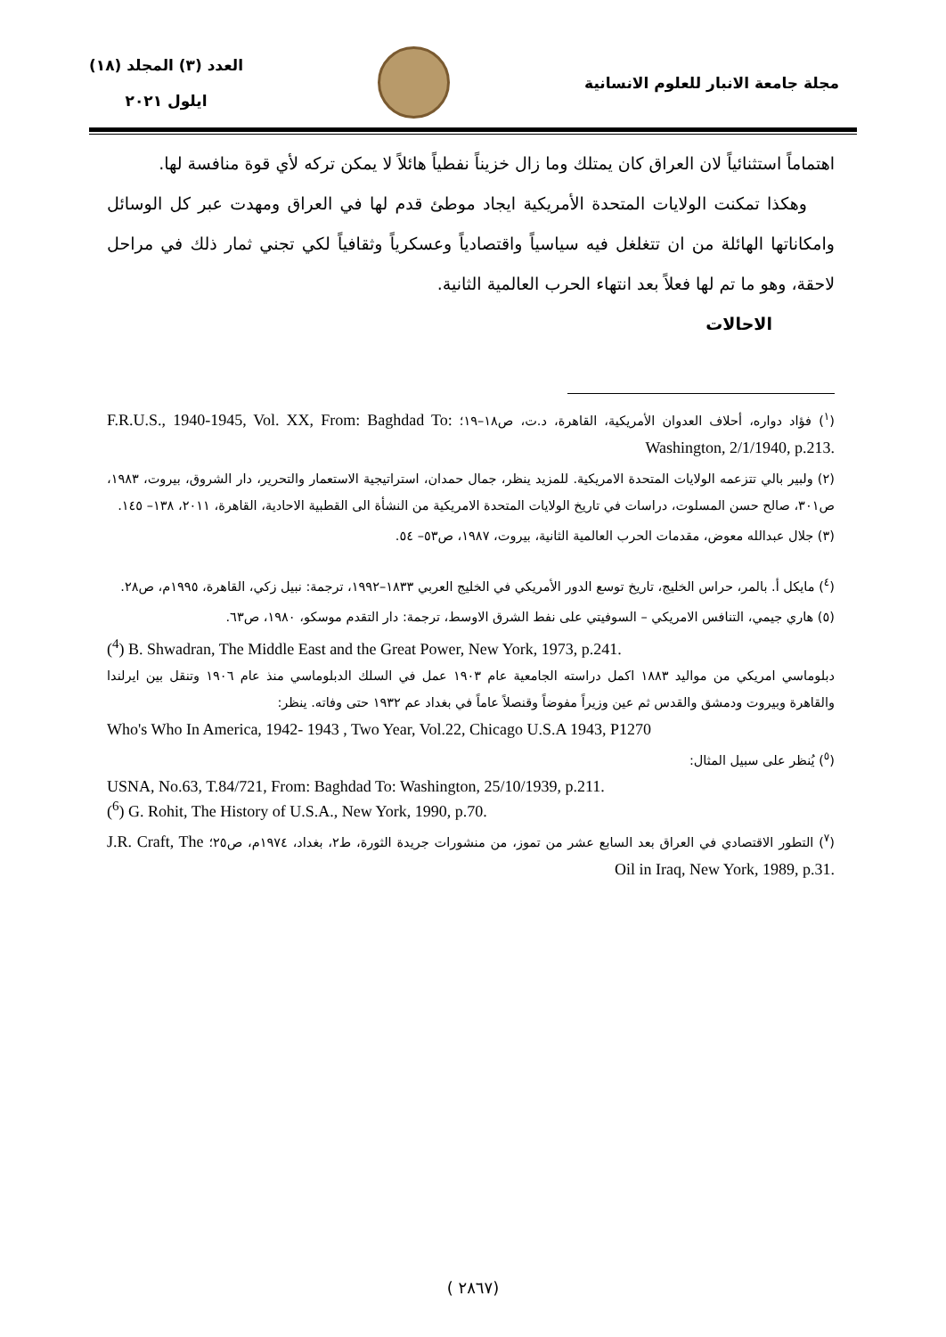مجلة جامعة الانبار للعلوم الانسانية
العدد (٣) المجلد (١٨)
ايلول ٢٠٢١
اهتماماً استثنائياً لان العراق كان يمتلك وما زال خزيناً نفطياً هائلاً لا يمكن تركه لأي قوة منافسة لها.
وهكذا تمكنت الولايات المتحدة الأمريكية ايجاد موطئ قدم لها في العراق ومهدت عبر كل الوسائل وامكاناتها الهائلة من ان تتغلغل فيه سياسياً واقتصادياً وعسكرياً وثقافياً لكي تجني ثمار ذلك في مراحل لاحقة، وهو ما تم لها فعلاً بعد انتهاء الحرب العالمية الثانية.
الاحالات
(<sup>١</sup>) فؤاد دواره، أحلاف العدوان الأمريكية، القاهرة، د.ت، ص١٨–١٩؛ F.R.U.S., 1940-1945, Vol. XX, From: Baghdad To: Washington, 2/1/1940, p.213.
(٢) ولبير بالي تتزعمه الولايات المتحدة الامريكية. للمزيد ينظر، جمال حمدان، استراتيجية الاستعمار والتحرير، دار الشروق، بيروت، ١٩٨٣، ص٣٠١، صالح حسن المسلوت، دراسات في تاريخ الولايات المتحدة الامريكية من النشأة الى القطبية الاحادية، القاهرة، ٢٠١١، ١٣٨– ١٤٥.
(٣) جلال عبدالله معوض، مقدمات الحرب العالمية الثانية، بيروت، ١٩٨٧، ص٥٣– ٥٤.
(<sup>٤</sup>) مايكل أ. بالمر، حراس الخليج، تاريخ توسع الدور الأمريكي في الخليج العربي ١٨٣٣–١٩٩٢، ترجمة: نبيل زكي، القاهرة، ١٩٩٥م، ص٢٨.
(٥) هاري جيمي، التنافس الامريكي – السوفيتي على نفط الشرق الاوسط، ترجمة: دار التقدم موسكو، ١٩٨٠، ص٦٣.
(<sup>4</sup>) B. Shwadran, The Middle East and the Great Power, New York, 1973, p.241.
دبلوماسي امريكي من مواليد ١٨٨٣ اكمل دراسته الجامعية عام ١٩٠٣ عمل في السلك الدبلوماسي منذ عام ١٩٠٦ وتنقل بين ايرلندا والقاهرة وبيروت ودمشق والقدس ثم عين وزيراً مفوضاً وقنصلاً عاماً في بغداد عم ١٩٣٢ حتى وفاته. ينظر:
Who's Who In America, 1942- 1943 , Two Year, Vol.22, Chicago U.S.A 1943, P1270
(<sup>٥</sup>) يُنظر على سبيل المثال:
USNA, No.63, T.84/721, From: Baghdad To: Washington, 25/10/1939, p.211.
(<sup>6</sup>) G. Rohit, The History of U.S.A., New York, 1990, p.70.
(<sup>٧</sup>) التطور الاقتصادي في العراق بعد السابع عشر من تموز، من منشورات جريدة الثورة، ط٢، بغداد، ١٩٧٤م، ص٢٥؛ J.R. Craft, The Oil in Iraq, New York, 1989, p.31.
( ٢٨٦٧)